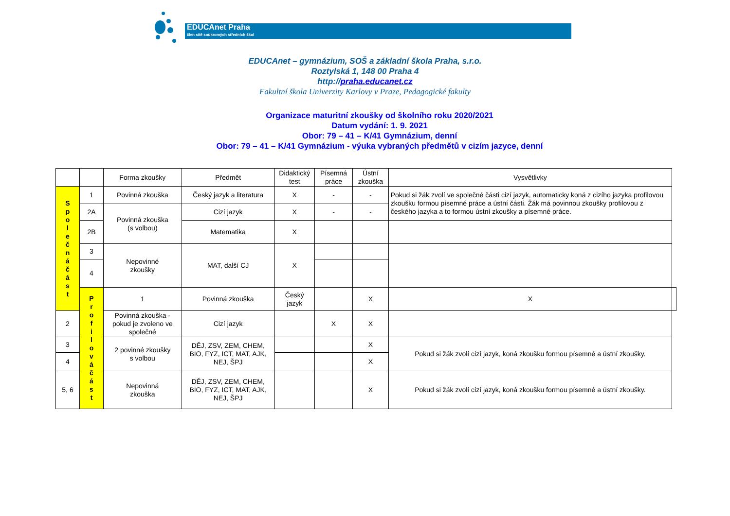EDUCAnet Praha
člen sítě soukromých středních škol
EDUCAnet – gymnázium, SOŠ a základní škola Praha, s.r.o.
Roztylská 1, 148 00 Praha 4
http://praha.educanet.cz
Fakultní škola Univerzity Karlovy v Praze, Pedagogické fakulty
Organizace maturitní zkoušky od školního roku 2020/2021
Datum vydání: 1. 9. 2021
Obor: 79 – 41 – K/41 Gymnázium, denní
Obor: 79 – 41 – K/41 Gymnázium - výuka vybraných předmětů v cizím jazyce, denní
| | | Forma zkoušky | Předmět | Didaktický test | Písemná práce | Ústní zkouška | Vysvětlivky | |
| --- | --- | --- | --- | --- | --- | --- | --- | --- |
| S p o l e č n á č á s t | 1 | Povinná zkouška | Český jazyk a literatura | X | - | - | Pokud si žák zvolí ve společné části cizí jazyk, automaticky koná z cizího jazyka profilovou zkoušku formou písemné práce a ústní části. Žák má povinnou zkoušky profilovou z českého jazyka a to formou ústní zkoušky a písemné práce. | |
| | 2A | Povinná zkouška (s volbou) | Cizí jazyk | X | - | - | | |
| | 2B | | Matematika | X | | | | |
| | 3 | Nepovinné zkoušky | MAT, další CJ | X | | | | |
| | 4 | | | | | | | |
| | P r o f i l o v á č á s t | 1 | Povinná zkouška | Český jazyk | | X | X | |
| 2 | | Povinná zkouška - pokud je zvoleno ve společné | Cizí jazyk | | X | X | | |
| 3 | | 2 povinné zkoušky s volbou | DĚJ, ZSV, ZEM, CHEM, BIO, FYZ, ICT, MAT, AJK, NEJ, ŠPJ | | | X | Pokud si žák zvolí cizí jazyk, koná zkoušku formou písemné a ústní zkoušky. | |
| 4 | | | | | | X | | |
| 5, 6 | | Nepovinná zkouška | DĚJ, ZSV, ZEM, CHEM, BIO, FYZ, ICT, MAT, AJK, NEJ, ŠPJ | | | X | Pokud si žák zvolí cizí jazyk, koná zkoušku formou písemné a ústní zkoušky. | |